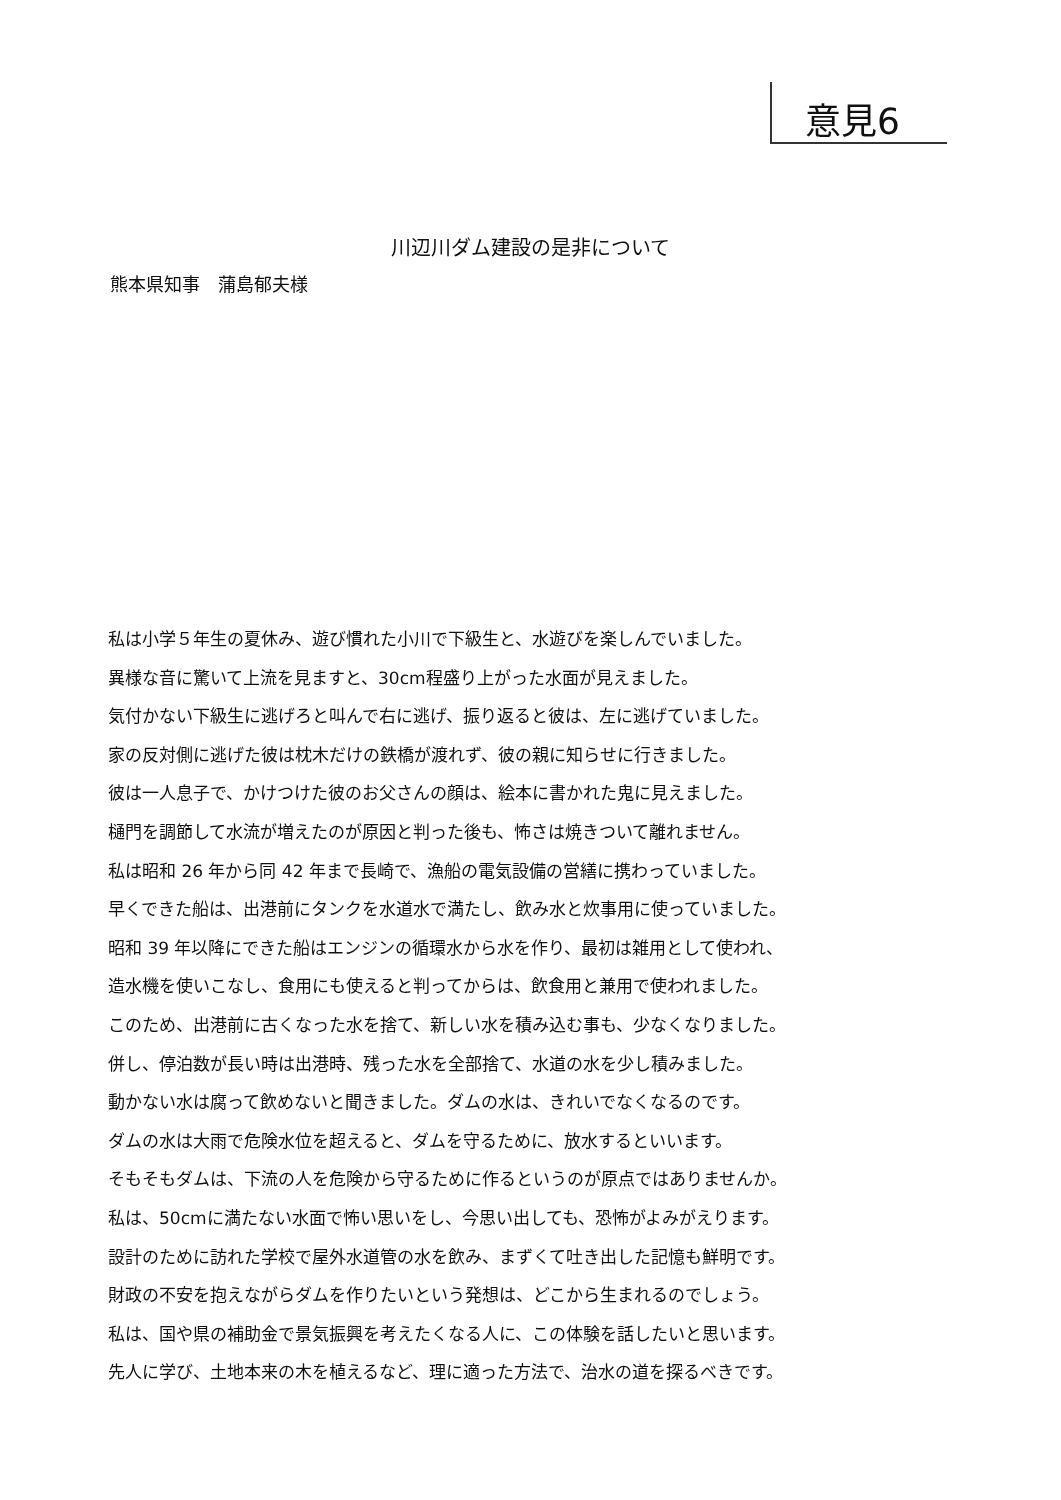意見6
川辺川ダム建設の是非について
熊本県知事　蒲島郁夫様
私は小学５年生の夏休み、遊び慣れた小川で下級生と、水遊びを楽しんでいました。
異様な音に驚いて上流を見ますと、30cm程盛り上がった水面が見えました。
気付かない下級生に逃げろと叫んで右に逃げ、振り返ると彼は、左に逃げていました。
家の反対側に逃げた彼は枕木だけの鉄橋が渡れず、彼の親に知らせに行きました。
彼は一人息子で、かけつけた彼のお父さんの顔は、絵本に書かれた鬼に見えました。
樋門を調節して水流が増えたのが原因と判った後も、怖さは焼きついて離れません。
私は昭和 26 年から同 42 年まで長崎で、漁船の電気設備の営繕に携わっていました。
早くできた船は、出港前にタンクを水道水で満たし、飲み水と炊事用に使っていました。
昭和 39 年以降にできた船はエンジンの循環水から水を作り、最初は雑用として使われ、
造水機を使いこなし、食用にも使えると判ってからは、飲食用と兼用で使われました。
このため、出港前に古くなった水を捨て、新しい水を積み込む事も、少なくなりました。
併し、停泊数が長い時は出港時、残った水を全部捨て、水道の水を少し積みました。
動かない水は腐って飲めないと聞きました。ダムの水は、きれいでなくなるのです。
ダムの水は大雨で危険水位を超えると、ダムを守るために、放水するといいます。
そもそもダムは、下流の人を危険から守るために作るというのが原点ではありませんか。
私は、50cmに満たない水面で怖い思いをし、今思い出しても、恐怖がよみがえります。
設計のために訪れた学校で屋外水道管の水を飲み、まずくて吐き出した記憶も鮮明です。
財政の不安を抱えながらダムを作りたいという発想は、どこから生まれるのでしょう。
私は、国や県の補助金で景気振興を考えたくなる人に、この体験を話したいと思います。
先人に学び、土地本来の木を植えるなど、理に適った方法で、治水の道を探るべきです。